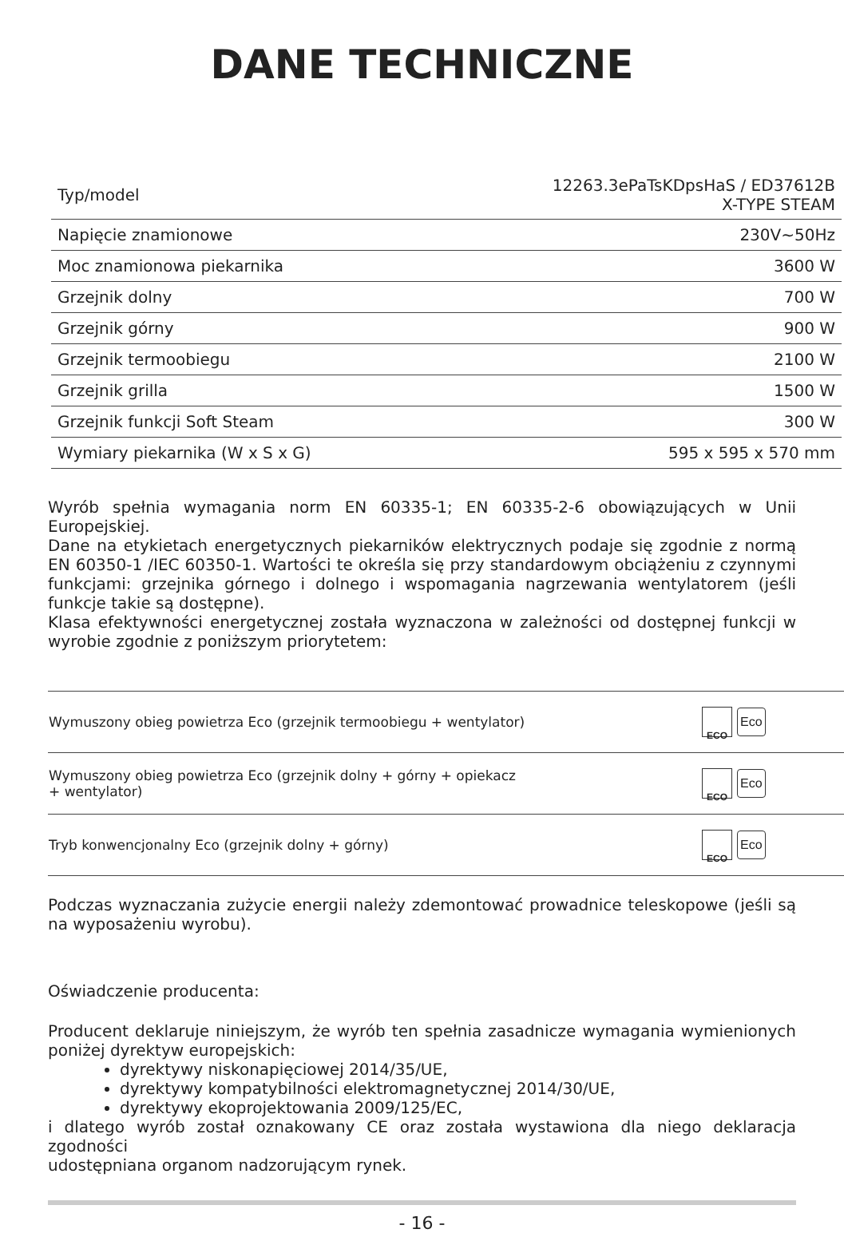DANE TECHNICZNE
| Typ/model | 12263.3ePaTsKDpsHaS / ED37612B X-TYPE STEAM |
| Napięcie znamionowe | 230V~50Hz |
| Moc znamionowa piekarnika | 3600 W |
| Grzejnik dolny | 700 W |
| Grzejnik górny | 900 W |
| Grzejnik termoobiegu | 2100 W |
| Grzejnik grilla | 1500 W |
| Grzejnik funkcji Soft Steam | 300 W |
| Wymiary piekarnika (W x S x G) | 595 x 595 x 570 mm |
Wyrób spełnia wymagania norm EN 60335-1; EN 60335-2-6 obowiązujących w Unii Europejskiej.
Dane na etykietach energetycznych piekarników elektrycznych podaje się zgodnie z normą EN 60350-1 /IEC 60350-1. Wartości te określa się przy standardowym obciążeniu z czynnymi funkcjami: grzejnika górnego i dolnego i wspomagania nagrzewania wentylatorem (jeśli funkcje takie są dostępne).
Klasa efektywności energetycznej została wyznaczona w zależności od dostępnej funkcji w wyrobie zgodnie z poniższym priorytetem:
| Wymuszony obieg powietrza Eco (grzejnik termoobiegu + wentylator) | ECO Eco |
| Wymuszony obieg powietrza Eco (grzejnik dolny + górny + opiekacz + wentylator) | ECO Eco |
| Tryb konwencjonalny Eco (grzejnik dolny + górny) | ECO Eco |
Podczas wyznaczania zużycie energii należy zdemontować prowadnice teleskopowe (jeśli są na wyposażeniu wyrobu).
Oświadczenie producenta:
Producent deklaruje niniejszym, że wyrób ten spełnia zasadnicze wymagania wymienionych poniżej dyrektyw europejskich:
dyrektywy niskonapięciowej 2014/35/UE,
dyrektywy kompatybilności elektromagnetycznej 2014/30/UE,
dyrektywy ekoprojektowania 2009/125/EC,
i dlatego wyrób został oznakowany CE oraz została wystawiona dla niego deklaracja zgodności
udostępniana organom nadzorującym rynek.
- 16 -